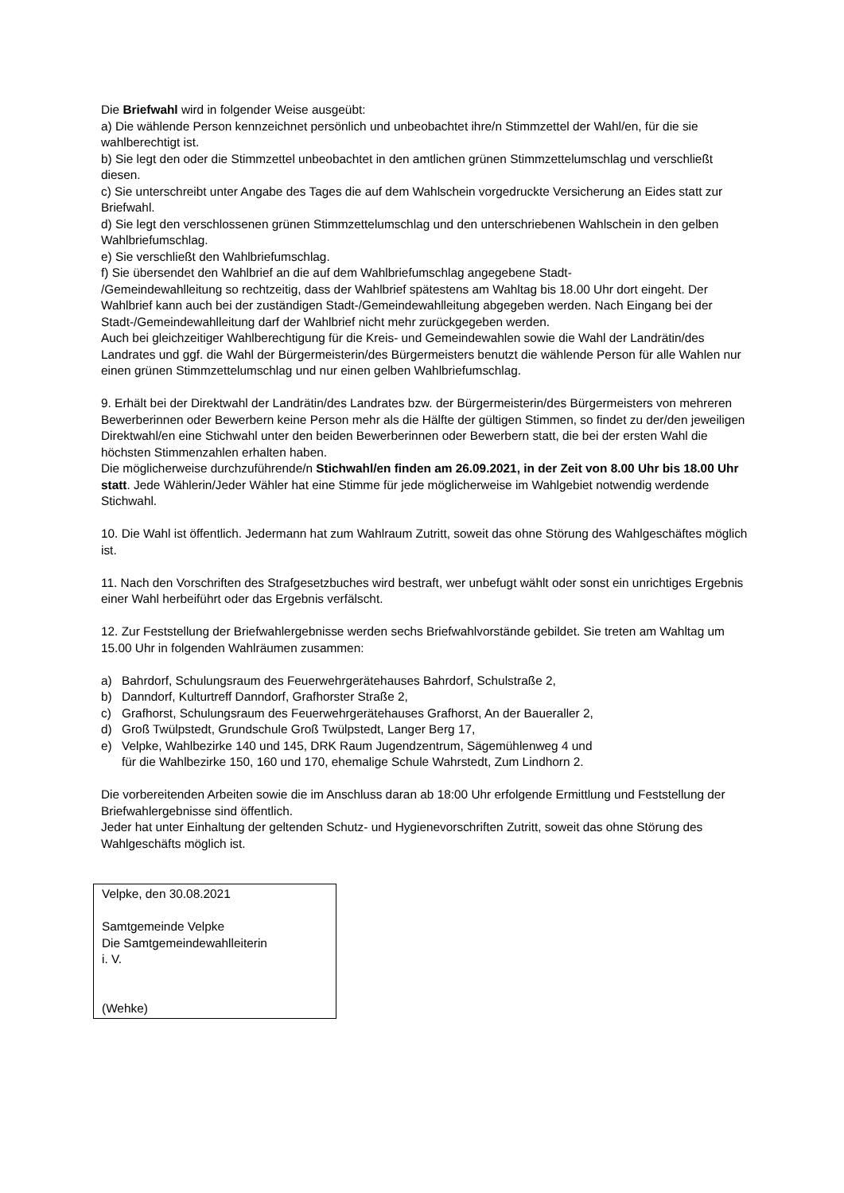Die Briefwahl wird in folgender Weise ausgeübt:
a) Die wählende Person kennzeichnet persönlich und unbeobachtet ihre/n Stimmzettel der Wahl/en, für die sie wahlberechtigt ist.
b) Sie legt den oder die Stimmzettel unbeobachtet in den amtlichen grünen Stimmzettelumschlag und verschließt diesen.
c) Sie unterschreibt unter Angabe des Tages die auf dem Wahlschein vorgedruckte Versicherung an Eides statt zur Briefwahl.
d) Sie legt den verschlossenen grünen Stimmzettelumschlag und den unterschriebenen Wahlschein in den gelben Wahlbriefumschlag.
e) Sie verschließt den Wahlbriefumschlag.
f) Sie übersendet den Wahlbrief an die auf dem Wahlbriefumschlag angegebene Stadt-
/Gemeindewahlleitung so rechtzeitig, dass der Wahlbrief spätestens am Wahltag bis 18.00 Uhr dort eingeht. Der Wahlbrief kann auch bei der zuständigen Stadt-/Gemeindewahlleitung abgegeben werden. Nach Eingang bei der Stadt-/Gemeindewahlleitung darf der Wahlbrief nicht mehr zurückgegeben werden.
Auch bei gleichzeitiger Wahlberechtigung für die Kreis- und Gemeindewahlen sowie die Wahl der Landrätin/des Landrates und ggf. die Wahl der Bürgermeisterin/des Bürgermeisters benutzt die wählende Person für alle Wahlen nur einen grünen Stimmzettelumschlag und nur einen gelben Wahlbriefumschlag.
9. Erhält bei der Direktwahl der Landrätin/des Landrates bzw. der Bürgermeisterin/des Bürgermeisters von mehreren Bewerberinnen oder Bewerbern keine Person mehr als die Hälfte der gültigen Stimmen, so findet zu der/den jeweiligen Direktwahl/en eine Stichwahl unter den beiden Bewerberinnen oder Bewerbern statt, die bei der ersten Wahl die höchsten Stimmenzahlen erhalten haben.
Die möglicherweise durchzuführende/n Stichwahl/en finden am 26.09.2021, in der Zeit von 8.00 Uhr bis 18.00 Uhr statt. Jede Wählerin/Jeder Wähler hat eine Stimme für jede möglicherweise im Wahlgebiet notwendig werdende Stichwahl.
10. Die Wahl ist öffentlich. Jedermann hat zum Wahlraum Zutritt, soweit das ohne Störung des Wahlgeschäftes möglich ist.
11. Nach den Vorschriften des Strafgesetzbuches wird bestraft, wer unbefugt wählt oder sonst ein unrichtiges Ergebnis einer Wahl herbeiführt oder das Ergebnis verfälscht.
12. Zur Feststellung der Briefwahlergebnisse werden sechs Briefwahlvorstände gebildet. Sie treten am Wahltag um 15.00 Uhr in folgenden Wahlräumen zusammen:
a) Bahrdorf, Schulungsraum des Feuerwehrgerätehauses Bahrdorf, Schulstraße 2,
b) Danndorf, Kulturtreff Danndorf, Grafhorster Straße 2,
c) Grafhorst, Schulungsraum des Feuerwehrgerätehauses Grafhorst, An der Baueraller 2,
d) Groß Twülpstedt, Grundschule Groß Twülpstedt, Langer Berg 17,
e) Velpke, Wahlbezirke 140 und 145, DRK Raum Jugendzentrum, Sägemühlenweg 4 und
für die Wahlbezirke 150, 160 und 170, ehemalige Schule Wahrstedt, Zum Lindhorn 2.
Die vorbereitenden Arbeiten sowie die im Anschluss daran ab 18:00 Uhr erfolgende Ermittlung und Feststellung der Briefwahlergebnisse sind öffentlich.
Jeder hat unter Einhaltung der geltenden Schutz- und Hygienevorschriften Zutritt, soweit das ohne Störung des Wahlgeschäfts möglich ist.
Velpke, den 30.08.2021
Samtgemeinde Velpke
Die Samtgemeindewahlleiterin
i. V.
(Wehke)